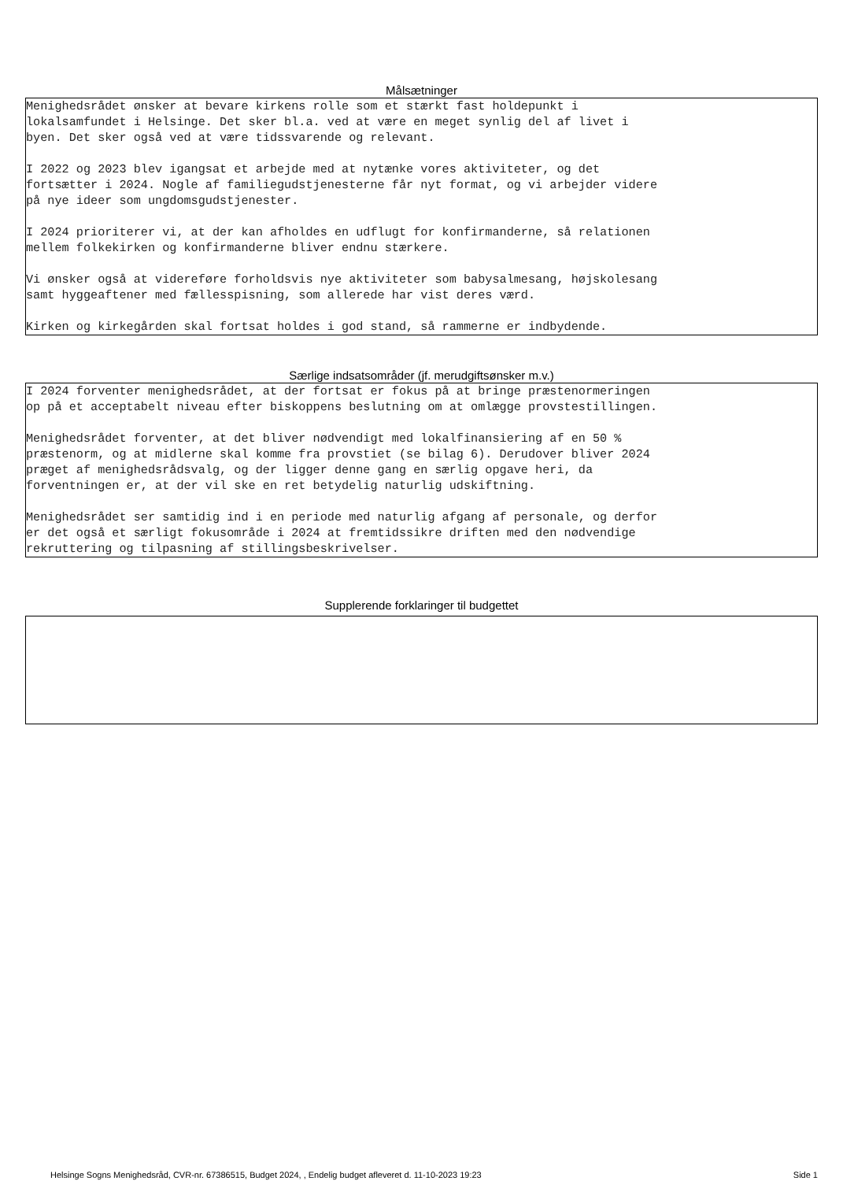Målsætninger
Menighedsrådet ønsker at bevare kirkens rolle som et stærkt fast holdepunkt i lokalsamfundet i Helsinge. Det sker bl.a. ved at være en meget synlig del af livet i byen. Det sker også ved at være tidssvarende og relevant.
I 2022 og 2023 blev igangsat et arbejde med at nytænke vores aktiviteter, og det fortsætter i 2024. Nogle af familiegudstjenesterne får nyt format, og vi arbejder videre på nye ideer som ungdomsgudstjenester.
I 2024 prioriterer vi, at der kan afholdes en udflugt for konfirmanderne, så relationen mellem folkekirken og konfirmanderne bliver endnu stærkere.
Vi ønsker også at videreføre forholdsvis nye aktiviteter som babysalmesang, højskolesang samt hyggeaftener med fællesspisning, som allerede har vist deres værd.
Kirken og kirkegården skal fortsat holdes i god stand, så rammerne er indbydende.
Særlige indsatsområder (jf. merudgiftsønsker m.v.)
I 2024 forventer menighedsrådet, at der fortsat er fokus på at bringe præstenormeringen op på et acceptabelt niveau efter biskoppens beslutning om at omlægge provstestillingen.
Menighedsrådet forventer, at det bliver nødvendigt med lokalfinansiering af en 50 % præstenorm, og at midlerne skal komme fra provstiet (se bilag 6). Derudover bliver 2024 præget af menighedsrådsvalg, og der ligger denne gang en særlig opgave heri, da forventningen er, at der vil ske en ret betydelig naturlig udskiftning.
Menighedsrådet ser samtidig ind i en periode med naturlig afgang af personale, og derfor er det også et særligt fokusområde i 2024 at fremtidssikre driften med den nødvendige rekruttering og tilpasning af stillingsbeskrivelser.
Supplerende forklaringer til budgettet
Helsinge Sogns Menighedsråd, CVR-nr. 67386515, Budget 2024, , Endelig budget afleveret d. 11-10-2023 19:23 Side 1